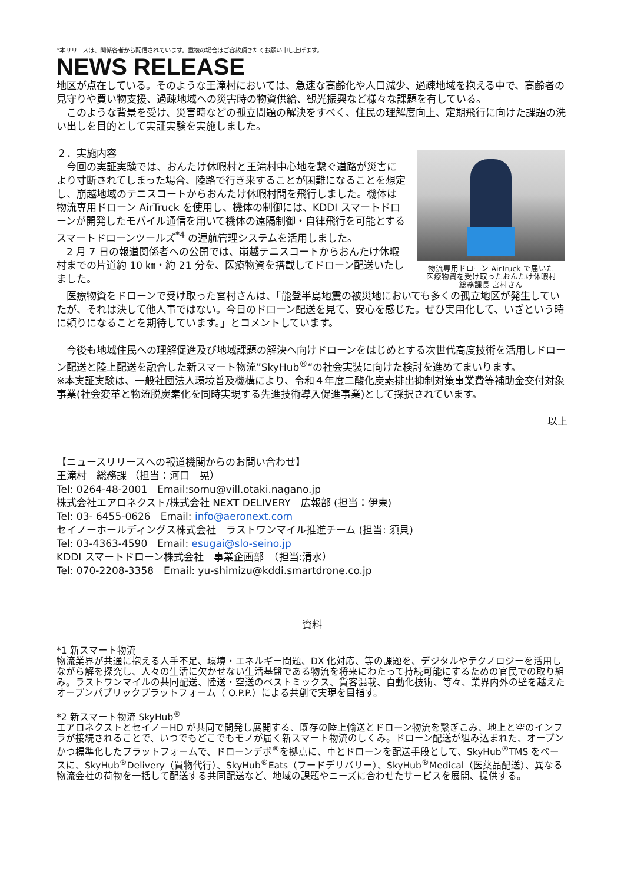*本リリースは、関係各者から配信されています。重複の場合はご容赦頂きたくお願い申し上げます。
NEWS RELEASE
地区が点在している。そのような王滝村においては、急速な高齢化や人口減少、過疎地域を抱える中で、高齢者の見守りや買い物支援、過疎地域への災害時の物資供給、観光振興など様々な課題を有している。
　このような背景を受け、災害時などの孤立問題の解決をすべく、住民の理解度向上、定期飛行に向けた課題の洗い出しを目的として実証実験を実施しました。
２．実施内容
　今回の実証実験では、おんたけ休暇村と王滝村中心地を繋ぐ道路が災害により寸断されてしまった場合、陸路で行き来することが困難になることを想定し、崩越地域のテニスコートからおんたけ休暇村間を飛行しました。機体は物流専用ドローン AirTruck を使用し、機体の制御には、KDDI スマートドローンが開発したモバイル通信を用いて機体の遠隔制御・自律飛行を可能とするスマートドローンツールズ<sup>*4</sup> の運航管理システムを活用しました。
　2 月 7 日の報道関係者への公開では、崩越テニスコートからおんたけ休暇村までの片道約 10 ㎞・約 21 分を、医療物資を搭載してドローン配送いたしました。
物流専用ドローン AirTruck で届いた
医療物資を受け取ったおんたけ休暇村
総務課長 宮村さん
　医療物資をドローンで受け取った宮村さんは、「能登半島地震の被災地においても多くの孤立地区が発生していたが、それは決して他人事ではない。今日のドローン配送を見て、安心を感じた。ぜひ実用化して、いざという時に頼りになることを期待しています。」とコメントしています。
　今後も地域住民への理解促進及び地域課題の解決へ向けドローンをはじめとする次世代高度技術を活用しドローン配送と陸上配送を融合した新スマート物流”SkyHub<sup>®</sup>“の社会実装に向けた検討を進めてまいります。
※本実証実験は、一般社団法人環境普及機構により、令和４年度二酸化炭素排出抑制対策事業費等補助金交付対象事業(社会変革と物流脱炭素化を同時実現する先進技術導入促進事業)として採択されています。
以上
【ニュースリリースへの報道機関からのお問い合わせ】
王滝村　総務課 （担当：河口　晃）
Tel: 0264-48-2001　Email:somu@vill.otaki.nagano.jp
株式会社エアロネクスト/株式会社 NEXT DELIVERY　広報部 (担当：伊東)
Tel: 03- 6455-0626　Email: info@aeronext.com
セイノーホールディングス株式会社　ラストワンマイル推進チーム (担当: 須貝)
Tel: 03-4363-4590　Email: esugai@slo-seino.jp
KDDI スマートドローン株式会社　事業企画部　（担当:清水）
Tel: 070-2208-3358　Email: yu-shimizu@kddi.smartdrone.co.jp
資料
*1 新スマート物流
物流業界が共通に抱える人手不足、環境・エネルギー問題、DX 化対応、等の課題を、デジタルやテクノロジーを活用しながら解を探究し、人々の生活に欠かせない生活基盤である物流を将来にわたって持続可能にするための官民での取り組み。ラストワンマイルの共同配送、陸送・空送のベストミックス、貨客混載、自動化技術、等々、業界内外の壁を越えたオープンパブリックプラットフォーム（ O.P.P.）による共創で実現を目指す。
*2 新スマート物流 SkyHub<sup>®</sup>
エアロネクストとセイノーHD が共同で開発し展開する、既存の陸上輸送とドローン物流を繋ぎこみ、地上と空のインフラが接続されることで、いつでもどこでもモノが届く新スマート物流のしくみ。ドローン配送が組み込まれた、オープンかつ標準化したプラットフォームで、ドローンデポ<sup>®</sup>を拠点に、車とドローンを配送手段として、SkyHub<sup>®</sup>TMS をベースに、SkyHub<sup>®</sup>Delivery（買物代行）、SkyHub<sup>®</sup>Eats（フードデリバリー）、SkyHub<sup>®</sup>Medical（医薬品配送）、異なる物流会社の荷物を一括して配送する共同配送など、地域の課題やニーズに合わせたサービスを展開、提供する。